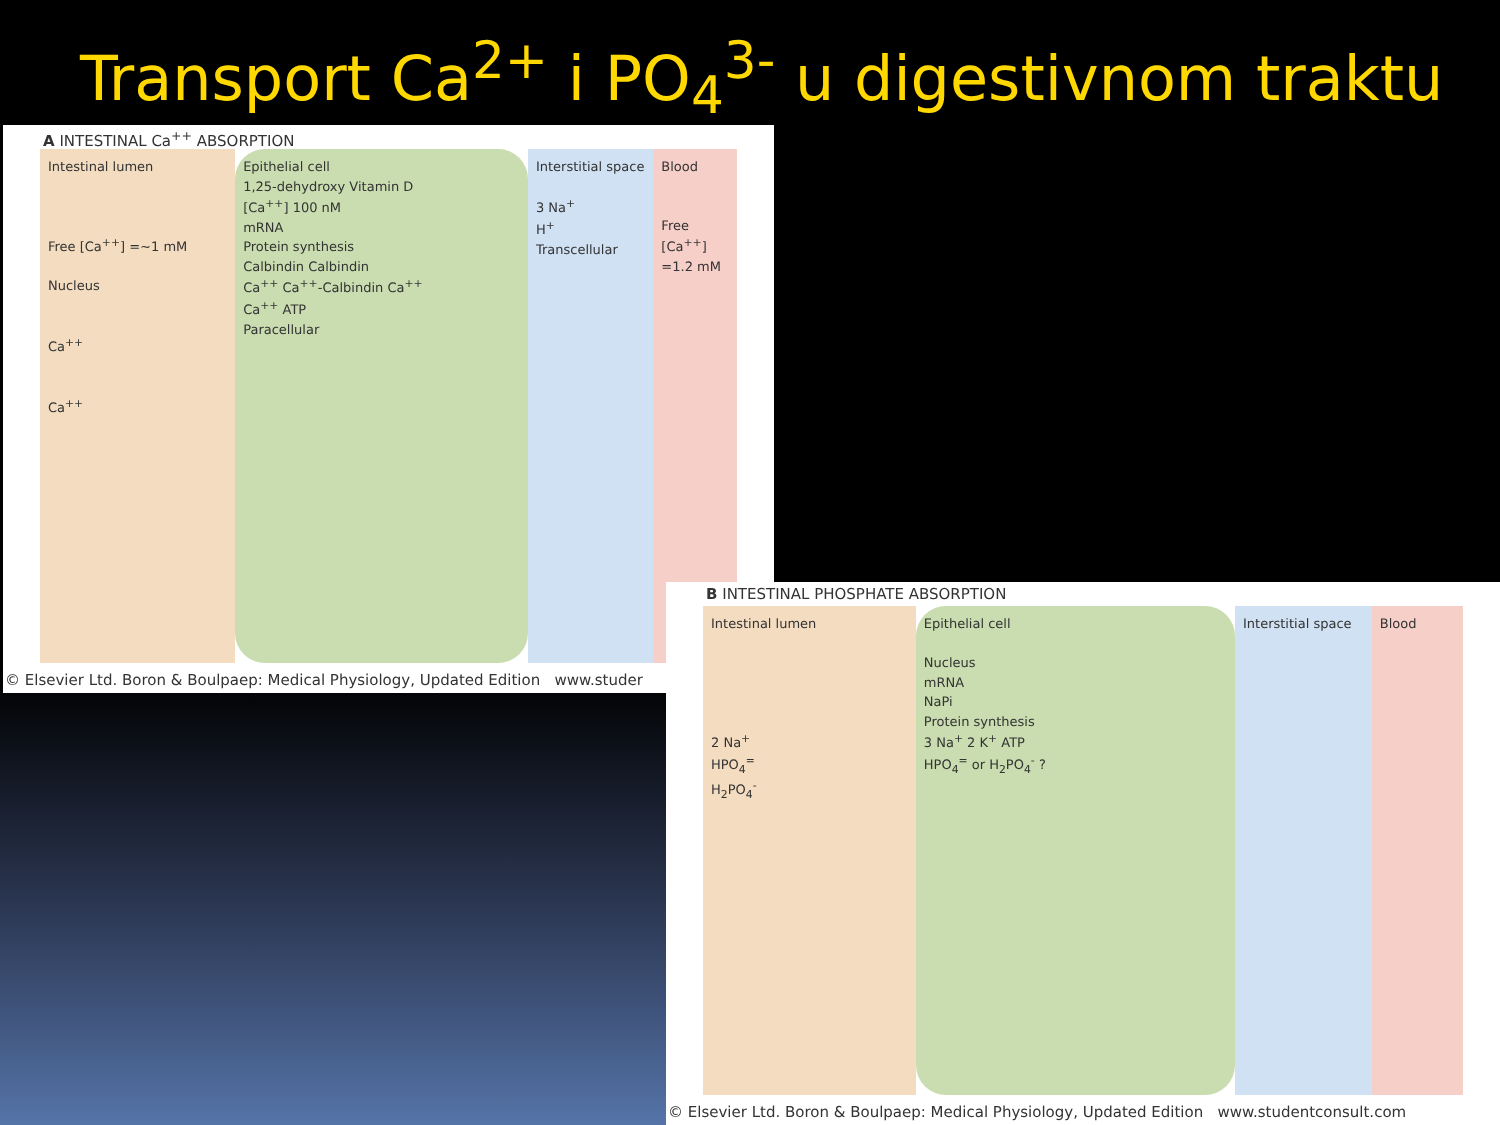Transport Ca<sup>2+</sup> i PO<sub>4</sub><sup>3-</sup> u digestivnom traktu
A INTESTINAL Ca<sup>++</sup> ABSORPTION
Intestinal lumen
Free [Ca<sup>++</sup>] =~1 mM
Nucleus
Ca<sup>++</sup>
Ca<sup>++</sup>
Epithelial cell
1,25-dehydroxy Vitamin D
[Ca<sup>++</sup>] 100 nM
mRNA
Protein synthesis
Calbindin Calbindin
Ca<sup>++</sup> Ca<sup>++</sup>-Calbindin Ca<sup>++</sup>
Ca<sup>++</sup> ATP
Paracellular
Interstitial space
3 Na<sup>+</sup>
H<sup>+</sup>
Transcellular
Blood
Free [Ca<sup>++</sup>] =1.2 mM
© Elsevier Ltd. Boron & Boulpaep: Medical Physiology, Updated Edition www.studer
B INTESTINAL PHOSPHATE ABSORPTION
Intestinal lumen
2 Na<sup>+</sup>
HPO<sub>4</sub><sup>=</sup>
H<sub>2</sub>PO<sub>4</sub><sup>-</sup>
Epithelial cell
Nucleus
mRNA
NaPi
Protein synthesis
3 Na<sup>+</sup> 2 K<sup>+</sup> ATP
HPO<sub>4</sub><sup>=</sup> or H<sub>2</sub>PO<sub>4</sub><sup>-</sup> ?
Interstitial space
Blood
© Elsevier Ltd. Boron & Boulpaep: Medical Physiology, Updated Edition www.studentconsult.com